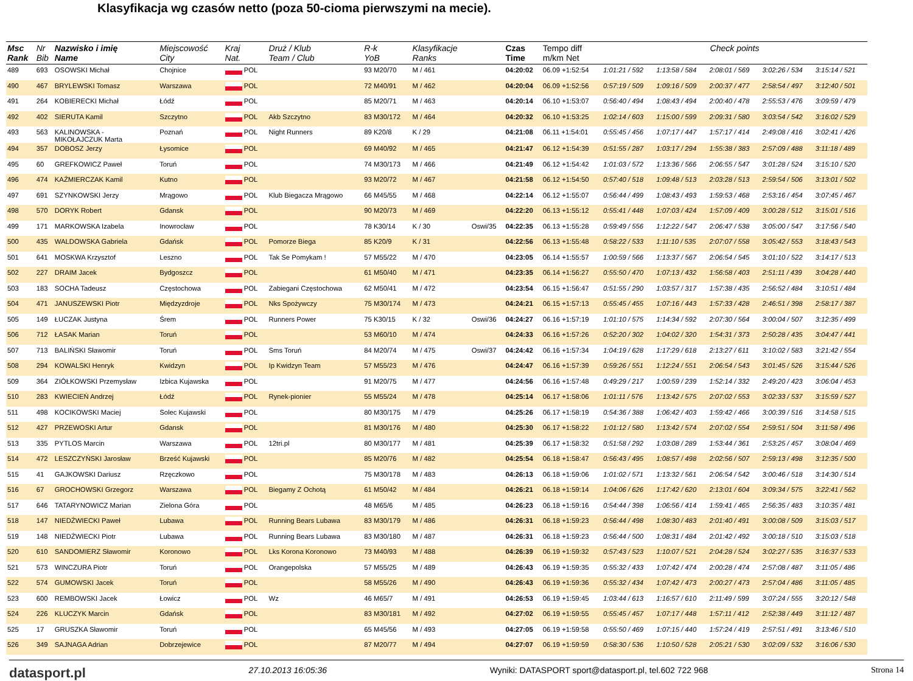Klasyfikacja wg czasów netto (poza 50-cioma pierwszymi na mecie).
| Msc Rank | Nr Bib | Nazwisko i imię Name | Miejscowość City | Kraj Nat. | Druż / Klub Team / Club | R-k YoB | Klasyfikacje Ranks | | Czas Time | Tempo diff m/km Net | Check points | | | | |
| --- | --- | --- | --- | --- | --- | --- | --- | --- | --- | --- | --- | --- | --- | --- | --- |
| 489 | 693 | OSOWSKI Michał | Chojnice | POL | | 93 M20/70 | M / 461 | | 04:20:02 | 06.09 +1:52:54 | 1:01:21 / 592 | 1:13:58 / 584 | 2:08:01 / 569 | 3:02:26 / 534 | 3:15:14 / 521 |
| 490 | 467 | BRYLEWSKI Tomasz | Warszawa | POL | | 72 M40/91 | M / 462 | | 04:20:04 | 06.09 +1:52:56 | 0:57:19 / 509 | 1:09:16 / 509 | 2:00:37 / 477 | 2:58:54 / 497 | 3:12:40 / 501 |
| 491 | 264 | KOBIERECKI Michał | Łódź | POL | | 85 M20/71 | M / 463 | | 04:20:14 | 06.10 +1:53:07 | 0:56:40 / 494 | 1:08:43 / 494 | 2:00:40 / 478 | 2:55:53 / 476 | 3:09:59 / 479 |
| 492 | 402 | SIERUTA Kamil | Szczytno | POL | Akb Szczytno | 83 M30/172 | M / 464 | | 04:20:32 | 06.10 +1:53:25 | 1:02:14 / 603 | 1:15:00 / 599 | 2:09:31 / 580 | 3:03:54 / 542 | 3:16:02 / 529 |
| 493 | 563 | KALINOWSKA - MIKOŁAJCZUK Marta | Poznań | POL | Night Runners | 89 K20/8 | K / 29 | | 04:21:08 | 06.11 +1:54:01 | 0:55:45 / 456 | 1:07:17 / 447 | 1:57:17 / 414 | 2:49:08 / 416 | 3:02:41 / 426 |
| 494 | 357 | DOBOSZ Jerzy | Łysomice | POL | | 69 M40/92 | M / 465 | | 04:21:47 | 06.12 +1:54:39 | 0:51:55 / 287 | 1:03:17 / 294 | 1:55:38 / 383 | 2:57:09 / 488 | 3:11:18 / 489 |
| 495 | 60 | GREFKOWICZ Paweł | Toruń | POL | | 74 M30/173 | M / 466 | | 04:21:49 | 06.12 +1:54:42 | 1:01:03 / 572 | 1:13:36 / 566 | 2:06:55 / 547 | 3:01:28 / 524 | 3:15:10 / 520 |
| 496 | 474 | KAŹMIERCZAK Kamil | Kutno | POL | | 93 M20/72 | M / 467 | | 04:21:58 | 06.12 +1:54:50 | 0:57:40 / 518 | 1:09:48 / 513 | 2:03:28 / 513 | 2:59:54 / 506 | 3:13:01 / 502 |
| 497 | 691 | SZYNKOWSKI Jerzy | Mrągowo | POL | Klub Biegacza Mrągowo | 66 M45/55 | M / 468 | | 04:22:14 | 06.12 +1:55:07 | 0:56:44 / 499 | 1:08:43 / 493 | 1:59:53 / 468 | 2:53:16 / 454 | 3:07:45 / 467 |
| 498 | 570 | DORYK Robert | Gdansk | POL | | 90 M20/73 | M / 469 | | 04:22:20 | 06.13 +1:55:12 | 0:55:41 / 448 | 1:07:03 / 424 | 1:57:09 / 409 | 3:00:28 / 512 | 3:15:01 / 516 |
| 499 | 171 | MARKOWSKA Izabela | Inowrocław | POL | | 78 K30/14 | K / 30 | Oswi/35 | 04:22:35 | 06.13 +1:55:28 | 0:59:49 / 556 | 1:12:22 / 547 | 2:06:47 / 538 | 3:05:00 / 547 | 3:17:56 / 540 |
| 500 | 435 | WALDOWSKA Gabriela | Gdańsk | POL | Pomorze Biega | 85 K20/9 | K / 31 | | 04:22:56 | 06.13 +1:55:48 | 0:58:22 / 533 | 1:11:10 / 535 | 2:07:07 / 558 | 3:05:42 / 553 | 3:18:43 / 543 |
| 501 | 641 | MOSKWA Krzysztof | Leszno | POL | Tak Se Pomykam ! | 57 M55/22 | M / 470 | | 04:23:05 | 06.14 +1:55:57 | 1:00:59 / 566 | 1:13:37 / 567 | 2:06:54 / 545 | 3:01:10 / 522 | 3:14:17 / 513 |
| 502 | 227 | DRAIM Jacek | Bydgoszcz | POL | | 61 M50/40 | M / 471 | | 04:23:35 | 06.14 +1:56:27 | 0:55:50 / 470 | 1:07:13 / 432 | 1:56:58 / 403 | 2:51:11 / 439 | 3:04:28 / 440 |
| 503 | 183 | SOCHA Tadeusz | Częstochowa | POL | Zabiegani Częstochowa | 62 M50/41 | M / 472 | | 04:23:54 | 06.15 +1:56:47 | 0:51:55 / 290 | 1:03:57 / 317 | 1:57:38 / 435 | 2:56:52 / 484 | 3:10:51 / 484 |
| 504 | 471 | JANUSZEWSKI Piotr | Międzyzdroje | POL | Nks Spożywczy | 75 M30/174 | M / 473 | | 04:24:21 | 06.15 +1:57:13 | 0:55:45 / 455 | 1:07:16 / 443 | 1:57:33 / 428 | 2:46:51 / 398 | 2:58:17 / 387 |
| 505 | 149 | ŁUCZAK Justyna | Śrem | POL | Runners Power | 75 K30/15 | K / 32 | Oswi/36 | 04:24:27 | 06.16 +1:57:19 | 1:01:10 / 575 | 1:14:34 / 592 | 2:07:30 / 564 | 3:00:04 / 507 | 3:12:35 / 499 |
| 506 | 712 | ŁASAK Marian | Toruń | POL | | 53 M60/10 | M / 474 | | 04:24:33 | 06.16 +1:57:26 | 0:52:20 / 302 | 1:04:02 / 320 | 1:54:31 / 373 | 2:50:28 / 435 | 3:04:47 / 441 |
| 507 | 713 | BALIŃSKI Sławomir | Toruń | POL | Sms Toruń | 84 M20/74 | M / 475 | Oswi/37 | 04:24:42 | 06.16 +1:57:34 | 1:04:19 / 628 | 1:17:29 / 618 | 2:13:27 / 611 | 3:10:02 / 583 | 3:21:42 / 554 |
| 508 | 294 | KOWALSKI Henryk | Kwidzyn | POL | Ip Kwidzyn Team | 57 M55/23 | M / 476 | | 04:24:47 | 06.16 +1:57:39 | 0:59:26 / 551 | 1:12:24 / 551 | 2:06:54 / 543 | 3:01:45 / 526 | 3:15:44 / 526 |
| 509 | 364 | ZIÓŁKOWSKI Przemysław | Izbica Kujawska | POL | | 91 M20/75 | M / 477 | | 04:24:56 | 06.16 +1:57:48 | 0:49:29 / 217 | 1:00:59 / 239 | 1:52:14 / 332 | 2:49:20 / 423 | 3:06:04 / 453 |
| 510 | 283 | KWIECIEŃ Andrzej | Łódź | POL | Rynek-pionier | 55 M55/24 | M / 478 | | 04:25:14 | 06.17 +1:58:06 | 1:01:11 / 576 | 1:13:42 / 575 | 2:07:02 / 553 | 3:02:33 / 537 | 3:15:59 / 527 |
| 511 | 498 | KOCIKOWSKI Maciej | Solec Kujawski | POL | | 80 M30/175 | M / 479 | | 04:25:26 | 06.17 +1:58:19 | 0:54:36 / 388 | 1:06:42 / 403 | 1:59:42 / 466 | 3:00:39 / 516 | 3:14:58 / 515 |
| 512 | 427 | PRZEWOSKI Artur | Gdansk | POL | | 81 M30/176 | M / 480 | | 04:25:30 | 06.17 +1:58:22 | 1:01:12 / 580 | 1:13:42 / 574 | 2:07:02 / 554 | 2:59:51 / 504 | 3:11:58 / 496 |
| 513 | 335 | PYTLOS Marcin | Warszawa | POL | 12tri.pl | 80 M30/177 | M / 481 | | 04:25:39 | 06.17 +1:58:32 | 0:51:58 / 292 | 1:03:08 / 289 | 1:53:44 / 361 | 2:53:25 / 457 | 3:08:04 / 469 |
| 514 | 472 | LESZCZYŃSKI Jarosław | Brześć Kujawski | POL | | 85 M20/76 | M / 482 | | 04:25:54 | 06.18 +1:58:47 | 0:56:43 / 495 | 1:08:57 / 498 | 2:02:56 / 507 | 2:59:13 / 498 | 3:12:35 / 500 |
| 515 | 41 | GAJKOWSKI Dariusz | Rzęczkowo | POL | | 75 M30/178 | M / 483 | | 04:26:13 | 06.18 +1:59:06 | 1:01:02 / 571 | 1:13:32 / 561 | 2:06:54 / 542 | 3:00:46 / 518 | 3:14:30 / 514 |
| 516 | 67 | GROCHOWSKI Grzegorz | Warszawa | POL | Biegamy Z Ochotą | 61 M50/42 | M / 484 | | 04:26:21 | 06.18 +1:59:14 | 1:04:06 / 626 | 1:17:42 / 620 | 2:13:01 / 604 | 3:09:34 / 575 | 3:22:41 / 562 |
| 517 | 646 | TATARYNOWICZ Marian | Zielona Góra | POL | | 48 M65/6 | M / 485 | | 04:26:23 | 06.18 +1:59:16 | 0:54:44 / 398 | 1:06:56 / 414 | 1:59:41 / 465 | 2:56:35 / 483 | 3:10:35 / 481 |
| 518 | 147 | NIEDŹWIECKI Paweł | Lubawa | POL | Running Bears Lubawa | 83 M30/179 | M / 486 | | 04:26:31 | 06.18 +1:59:23 | 0:56:44 / 498 | 1:08:30 / 483 | 2:01:40 / 491 | 3:00:08 / 509 | 3:15:03 / 517 |
| 519 | 148 | NIEDŹWIECKI Piotr | Lubawa | POL | Running Bears Lubawa | 83 M30/180 | M / 487 | | 04:26:31 | 06.18 +1:59:23 | 0:56:44 / 500 | 1:08:31 / 484 | 2:01:42 / 492 | 3:00:18 / 510 | 3:15:03 / 518 |
| 520 | 610 | SANDOMIERZ Sławomir | Koronowo | POL | Lks Korona Koronowo | 73 M40/93 | M / 488 | | 04:26:39 | 06.19 +1:59:32 | 0:57:43 / 523 | 1:10:07 / 521 | 2:04:28 / 524 | 3:02:27 / 535 | 3:16:37 / 533 |
| 521 | 573 | WINCZURA Piotr | Toruń | POL | Orangepolska | 57 M55/25 | M / 489 | | 04:26:43 | 06.19 +1:59:35 | 0:55:32 / 433 | 1:07:42 / 474 | 2:00:28 / 474 | 2:57:08 / 487 | 3:11:05 / 486 |
| 522 | 574 | GUMOWSKI Jacek | Toruń | POL | | 58 M55/26 | M / 490 | | 04:26:43 | 06.19 +1:59:36 | 0:55:32 / 434 | 1:07:42 / 473 | 2:00:27 / 473 | 2:57:04 / 486 | 3:11:05 / 485 |
| 523 | 600 | REMBOWSKI Jacek | Łowicz | POL | Wz | 46 M65/7 | M / 491 | | 04:26:53 | 06.19 +1:59:45 | 1:03:44 / 613 | 1:16:57 / 610 | 2:11:49 / 599 | 3:07:24 / 555 | 3:20:12 / 548 |
| 524 | 226 | KLUCZYK Marcin | Gdańsk | POL | | 83 M30/181 | M / 492 | | 04:27:02 | 06.19 +1:59:55 | 0:55:45 / 457 | 1:07:17 / 448 | 1:57:11 / 412 | 2:52:38 / 449 | 3:11:12 / 487 |
| 525 | 17 | GRUSZKA Sławomir | Toruń | POL | | 65 M45/56 | M / 493 | | 04:27:05 | 06.19 +1:59:58 | 0:55:50 / 469 | 1:07:15 / 440 | 1:57:24 / 419 | 2:57:51 / 491 | 3:13:46 / 510 |
| 526 | 349 | SAJNAGA Adrian | Dobrzejewice | POL | | 87 M20/77 | M / 494 | | 04:27:07 | 06.19 +1:59:59 | 0:58:30 / 536 | 1:10:50 / 528 | 2:05:21 / 530 | 3:02:09 / 532 | 3:16:06 / 530 |
datasport.pl 27.10.2013 16:05:36 Wyniki: DATASPORT sport@datasport.pl, tel.602 722 968 Strona 14